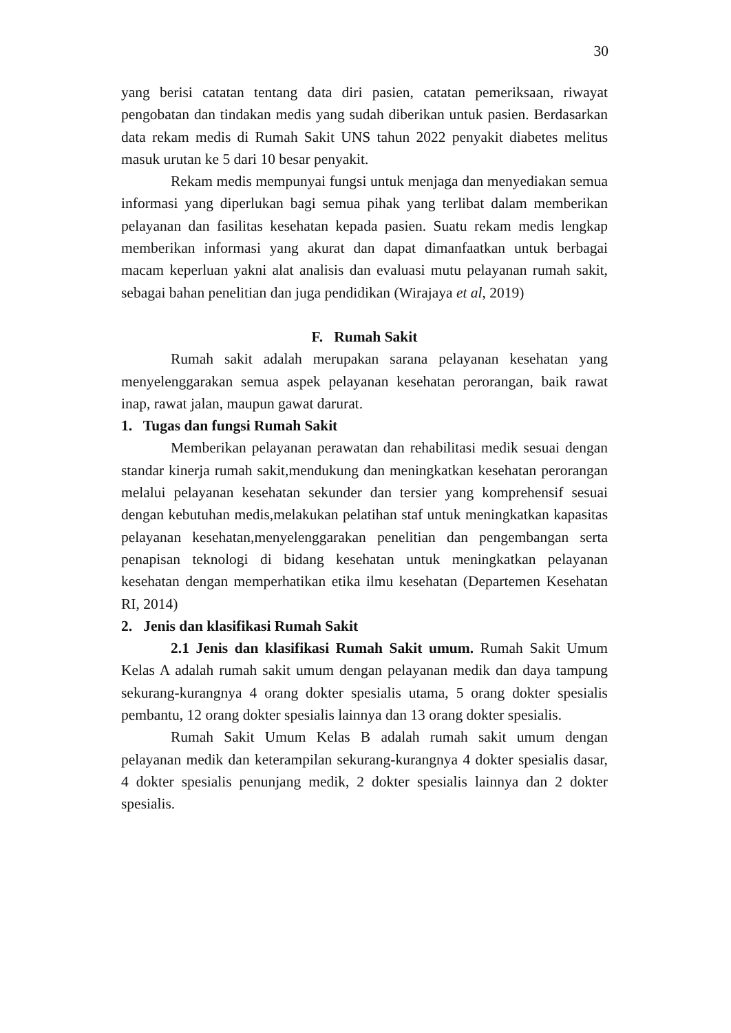30
yang berisi catatan tentang data diri pasien, catatan pemeriksaan, riwayat pengobatan dan tindakan medis yang sudah diberikan untuk pasien. Berdasarkan data rekam medis di Rumah Sakit UNS tahun 2022 penyakit diabetes melitus masuk urutan ke 5 dari 10 besar penyakit.
Rekam medis mempunyai fungsi untuk menjaga dan menyediakan semua informasi yang diperlukan bagi semua pihak yang terlibat dalam memberikan pelayanan dan fasilitas kesehatan kepada pasien. Suatu rekam medis lengkap memberikan informasi yang akurat dan dapat dimanfaatkan untuk berbagai macam keperluan yakni alat analisis dan evaluasi mutu pelayanan rumah sakit, sebagai bahan penelitian dan juga pendidikan (Wirajaya et al, 2019)
F. Rumah Sakit
Rumah sakit adalah merupakan sarana pelayanan kesehatan yang menyelenggarakan semua aspek pelayanan kesehatan perorangan, baik rawat inap, rawat jalan, maupun gawat darurat.
1. Tugas dan fungsi Rumah Sakit
Memberikan pelayanan perawatan dan rehabilitasi medik sesuai dengan standar kinerja rumah sakit,mendukung dan meningkatkan kesehatan perorangan melalui pelayanan kesehatan sekunder dan tersier yang komprehensif sesuai dengan kebutuhan medis,melakukan pelatihan staf untuk meningkatkan kapasitas pelayanan kesehatan,menyelenggarakan penelitian dan pengembangan serta penapisan teknologi di bidang kesehatan untuk meningkatkan pelayanan kesehatan dengan memperhatikan etika ilmu kesehatan (Departemen Kesehatan RI, 2014)
2. Jenis dan klasifikasi Rumah Sakit
2.1 Jenis dan klasifikasi Rumah Sakit umum. Rumah Sakit Umum Kelas A adalah rumah sakit umum dengan pelayanan medik dan daya tampung sekurang-kurangnya 4 orang dokter spesialis utama, 5 orang dokter spesialis pembantu, 12 orang dokter spesialis lainnya dan 13 orang dokter spesialis.
Rumah Sakit Umum Kelas B adalah rumah sakit umum dengan pelayanan medik dan keterampilan sekurang-kurangnya 4 dokter spesialis dasar, 4 dokter spesialis penunjang medik, 2 dokter spesialis lainnya dan 2 dokter spesialis.